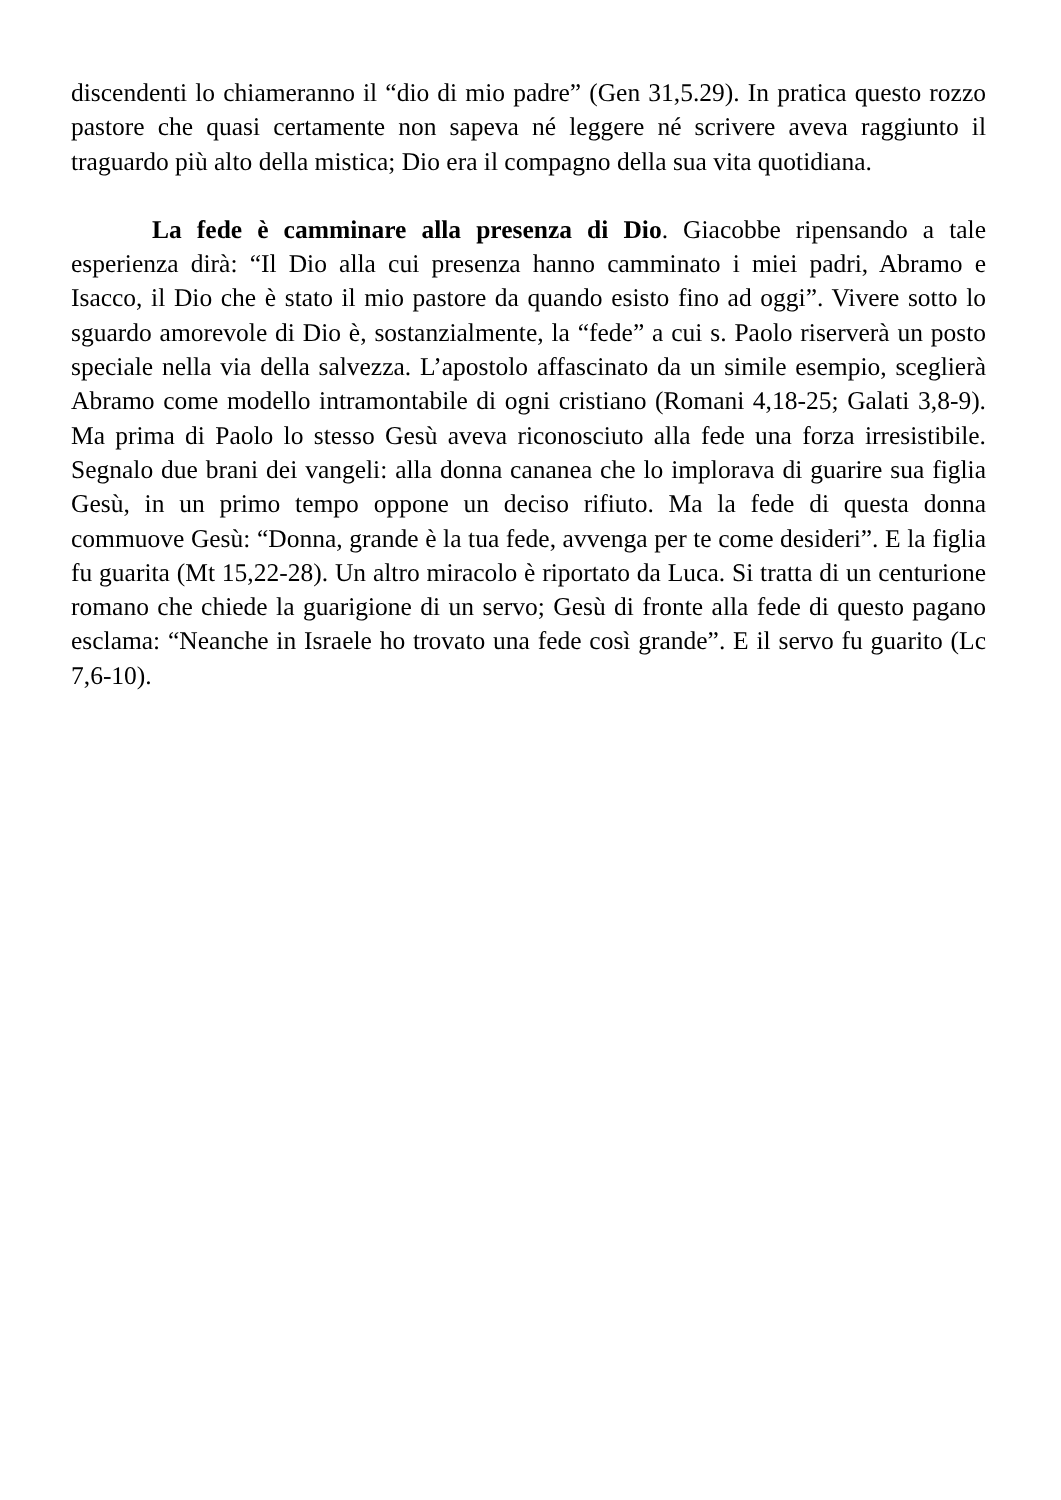discendenti lo chiameranno il “dio di mio padre” (Gen 31,5.29). In pratica questo rozzo pastore che quasi certamente non sapeva né leggere né scrivere aveva raggiunto il traguardo più alto della mistica; Dio era il compagno della sua vita quotidiana.
La fede è camminare alla presenza di Dio. Giacobbe ripensando a tale esperienza dirà: “Il Dio alla cui presenza hanno camminato i miei padri, Abramo e Isacco, il Dio che è stato il mio pastore da quando esisto fino ad oggi”. Vivere sotto lo sguardo amorevole di Dio è, sostanzialmente, la “fede” a cui s. Paolo riserverà un posto speciale nella via della salvezza. L’apostolo affascinato da un simile esempio, sceglierà Abramo come modello intramontabile di ogni cristiano (Romani 4,18-25; Galati 3,8-9). Ma prima di Paolo lo stesso Gesù aveva riconosciuto alla fede una forza irresistibile. Segnalo due brani dei vangeli: alla donna cananea che lo implorava di guarire sua figlia Gesù, in un primo tempo oppone un deciso rifiuto. Ma la fede di questa donna commuove Gesù: “Donna, grande è la tua fede, avvenga per te come desideri”. E la figlia fu guarita (Mt 15,22-28). Un altro miracolo è riportato da Luca. Si tratta di un centurione romano che chiede la guarigione di un servo; Gesù di fronte alla fede di questo pagano esclama: “Neanche in Israele ho trovato una fede così grande”. E il servo fu guarito (Lc 7,6-10).